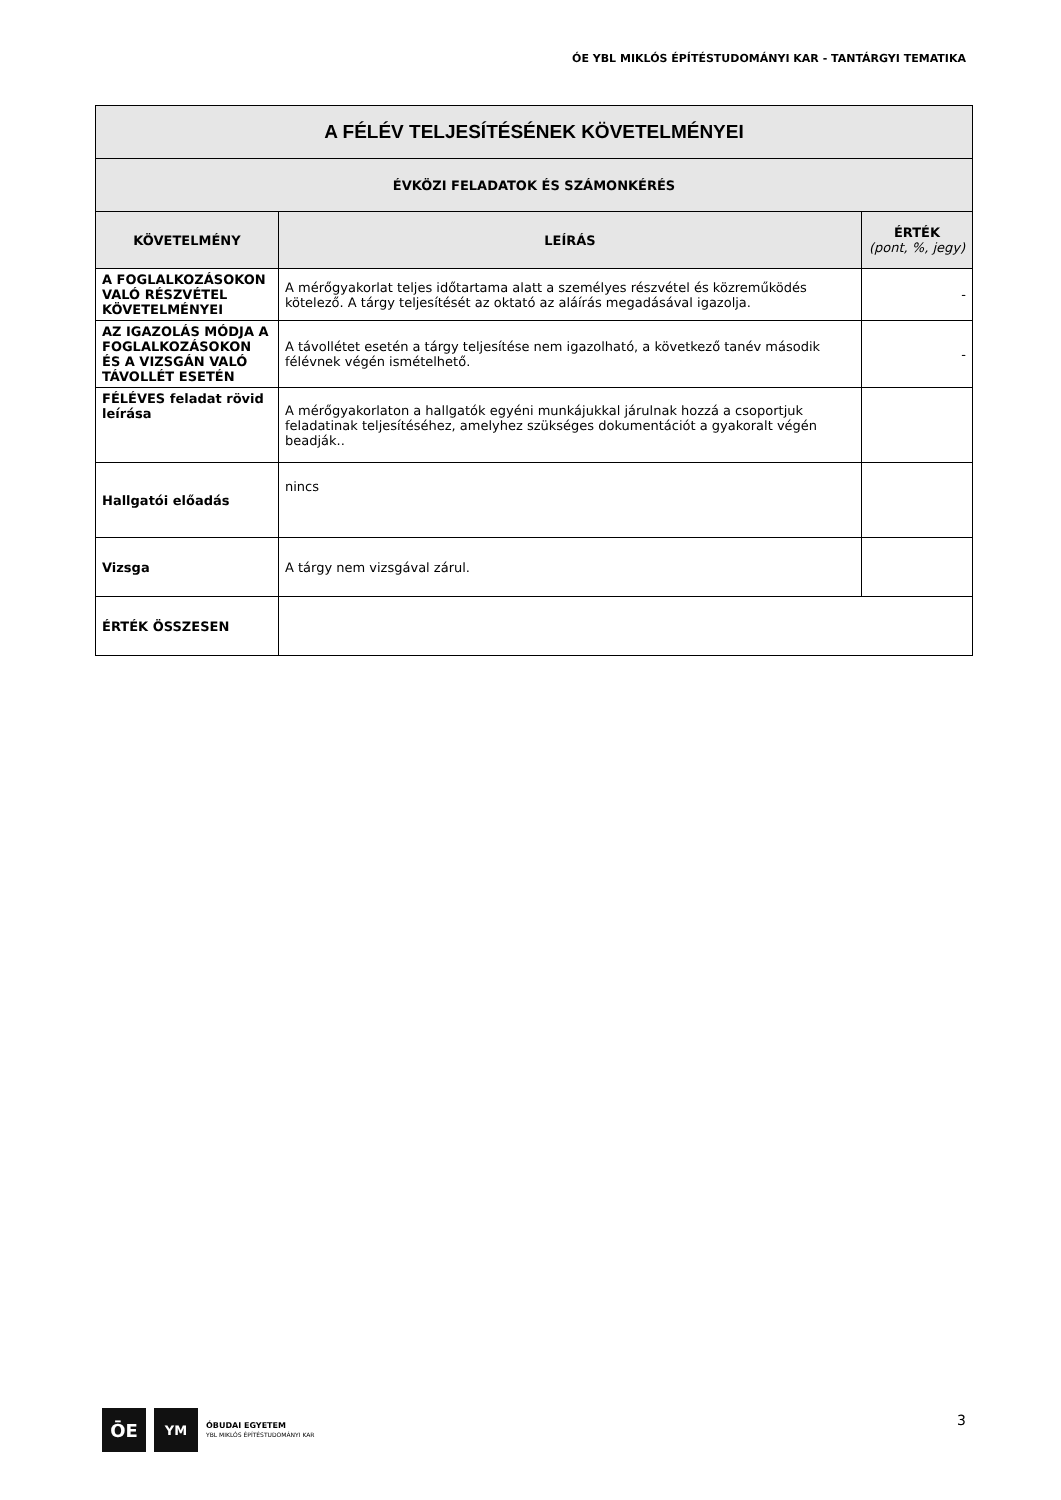ÓE YBL MIKLÓS ÉPÍTÉSTUDOMÁNYI KAR - TANTÁRGYI TEMATIKA
| A FÉLÉV TELJESÍTÉSÉNEK KÖVETELMÉNYEI | | |
| --- | --- | --- |
| ÉVKÖZI FELADATOK ÉS SZÁMONKÉRÉS | | |
| KÖVETELMÉNY | LEÍRÁS | ÉRTÉK (pont, %, jegy) |
| A FOGLALKOZÁSOKON VALÓ RÉSZVÉTEL KÖVETELMÉNYEI | A mérőgyakorlat teljes időtartama alatt a személyes részvétel és közreműködés kötelező. A tárgy teljesítését az oktató az aláírás megadásával igazolja. | - |
| AZ IGAZOLÁS MÓDJA A FOGLALKOZÁSOKON ÉS A VIZSGÁN VALÓ TÁVOLLÉT ESETÉN | A távollétet esetén a tárgy teljesítése nem igazolható, a következő tanév második félévnek végén ismételhető. | - |
| FÉLÉVES feladat rövid leírása | A mérőgyakorlaton a hallgatók egyéni munkájukkal járulnak hozzá a csoportjuk feladatinak teljesítéséhez, amelyhez szükséges dokumentációt a gyakoralt végén beadják.. | |
| Hallgatói előadás | nincs | |
| Vizsga | A tárgy nem vizsgával zárul. | |
| ÉRTÉK ÖSSZESEN | | |
ŌE
YM
ÓBUDAI EGYETEM
YBL MIKLÓS ÉPÍTÉSTUDOMÁNYI KAR
3